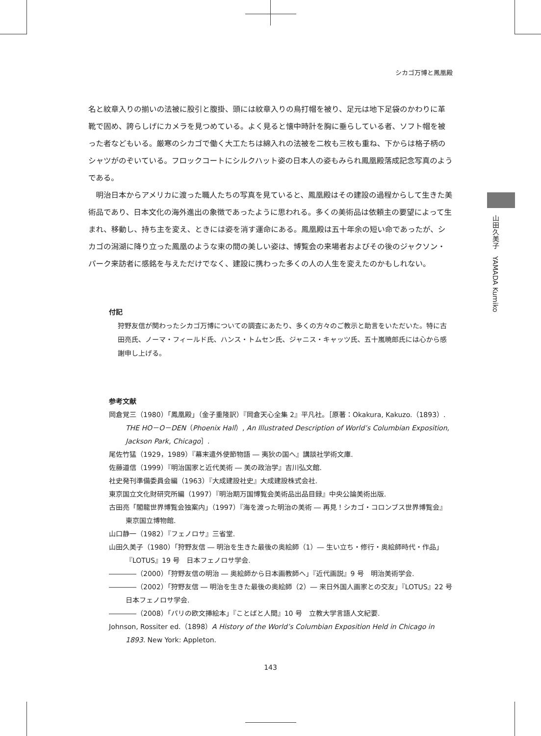シカゴ万博と鳳凰殿
名と紋章入りの揃いの法被に股引と腹掛、頭には紋章入りの鳥打帽を被り、足元は地下足袋のかわりに革靴で固め、誇らしげにカメラを見つめている。よく見ると懐中時計を胸に垂らしている者、ソフト帽を被った者などもいる。厳寒のシカゴで働く大工たちは綿入れの法被を二枚も三枚も重ね、下からは格子柄のシャツがのぞいている。フロックコートにシルクハット姿の日本人の姿もみられ鳳凰殿落成記念写真のようである。
　明治日本からアメリカに渡った職人たちの写真を見ていると、鳳凰殿はその建設の過程からして生きた美術品であり、日本文化の海外進出の象徴であったように思われる。多くの美術品は依頼主の要望によって生まれ、移動し、持ち主を変え、ときには姿を消す運命にある。鳳凰殿は五十年余の短い命であったが、シカゴの潟湖に降り立った鳳凰のような束の間の美しい姿は、博覧会の来場者およびその後のジャクソン・パーク来訪者に感銘を与えただけでなく、建設に携わった多くの人の人生を変えたのかもしれない。
付記
狩野友信が関わったシカゴ万博についての調査にあたり、多くの方々のご教示と助言をいただいた。特に古田亮氏、ノーマ・フィールド氏、ハンス・トムセン氏、ジャニス・キャッツ氏、五十嵐暁郎氏には心から感謝申し上げる。
参考文献
岡倉覚三（1980）「鳳凰殿」（金子重隆訳）『岡倉天心全集 2』平凡社。［原著：Okakura, Kakuzo.（1893）. THE HO－O－DEN（Phoenix Hall）, An Illustrated Description of World’s Columbian Exposition, Jackson Park, Chicago］.
尾佐竹猛（1929，1989）『幕末遣外使節物語 ― 夷狄の国へ』講談社学術文庫.
佐藤道信（1999）『明治国家と近代美術 ― 美の政治学』吉川弘文館.
社史発刊準備委員会編（1963）『大成建設社史』大成建設株式会社.
東京国立文化財研究所編（1997）『明治期万国博覧会美術品出品目録』中央公論美術出版.
古田亮「閣龍世界博覧会独案内」（1997）『海を渡った明治の美術 ― 再見！シカゴ・コロンブス世界博覧会』東京国立博物館.
山口静一（1982）『フェノロサ』三省堂.
山田久美子（1980）「狩野友信 ― 明治を生きた最後の奥絵師（1）― 生い立ち・修行・奥絵師時代・作品」『LOTUS』19 号　日本フェノロサ学会.
――――（2000）「狩野友信の明治 ― 奥絵師から日本画教師へ」『近代画説』9 号　明治美術学会.
――――（2002）「狩野友信 ― 明治を生きた最後の奥絵師（2）― 来日外国人画家との交友」『LOTUS』22 号　日本フェノロサ学会.
――――（2008）「パリの欧文挿絵本」『ことばと人間』10 号　立教大学言語人文紀要.
Johnson, Rossiter ed.（1898）A History of the World’s Columbian Exposition Held in Chicago in 1893. New York: Appleton.
山田久美子　YAMADA Kumiko
143